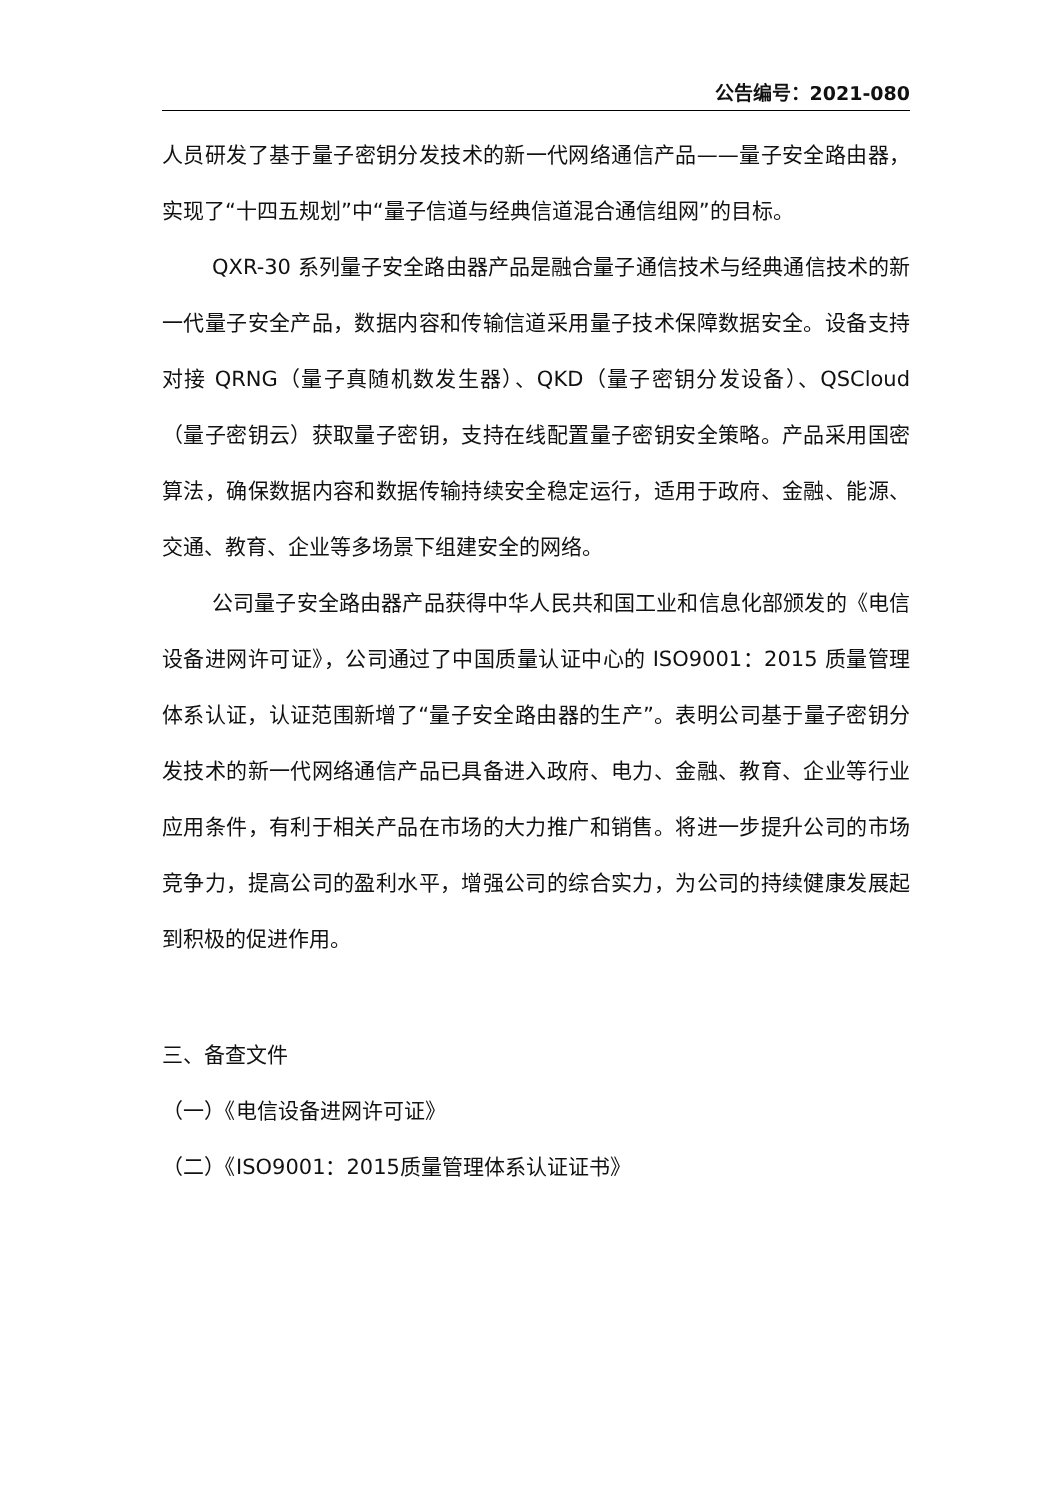公告编号：2021-080
人员研发了基于量子密钥分发技术的新一代网络通信产品——量子安全路由器，实现了“十四五规划”中“量子信道与经典信道混合通信组网”的目标。
QXR-30 系列量子安全路由器产品是融合量子通信技术与经典通信技术的新一代量子安全产品，数据内容和传输信道采用量子技术保障数据安全。设备支持对接 QRNG（量子真随机数发生器）、QKD（量子密钥分发设备）、QSCloud（量子密钥云）获取量子密钥，支持在线配置量子密钥安全策略。产品采用国密算法，确保数据内容和数据传输持续安全稳定运行，适用于政府、金融、能源、交通、教育、企业等多场景下组建安全的网络。
公司量子安全路由器产品获得中华人民共和国工业和信息化部颁发的《电信设备进网许可证》，公司通过了中国质量认证中心的 ISO9001：2015 质量管理体系认证，认证范围新增了“量子安全路由器的生产”。表明公司基于量子密钥分发技术的新一代网络通信产品已具备进入政府、电力、金融、教育、企业等行业应用条件，有利于相关产品在市场的大力推广和销售。将进一步提升公司的市场竞争力，提高公司的盈利水平，增强公司的综合实力，为公司的持续健康发展起到积极的促进作用。
三、备查文件
（一）《电信设备进网许可证》
（二）《ISO9001：2015质量管理体系认证证书》